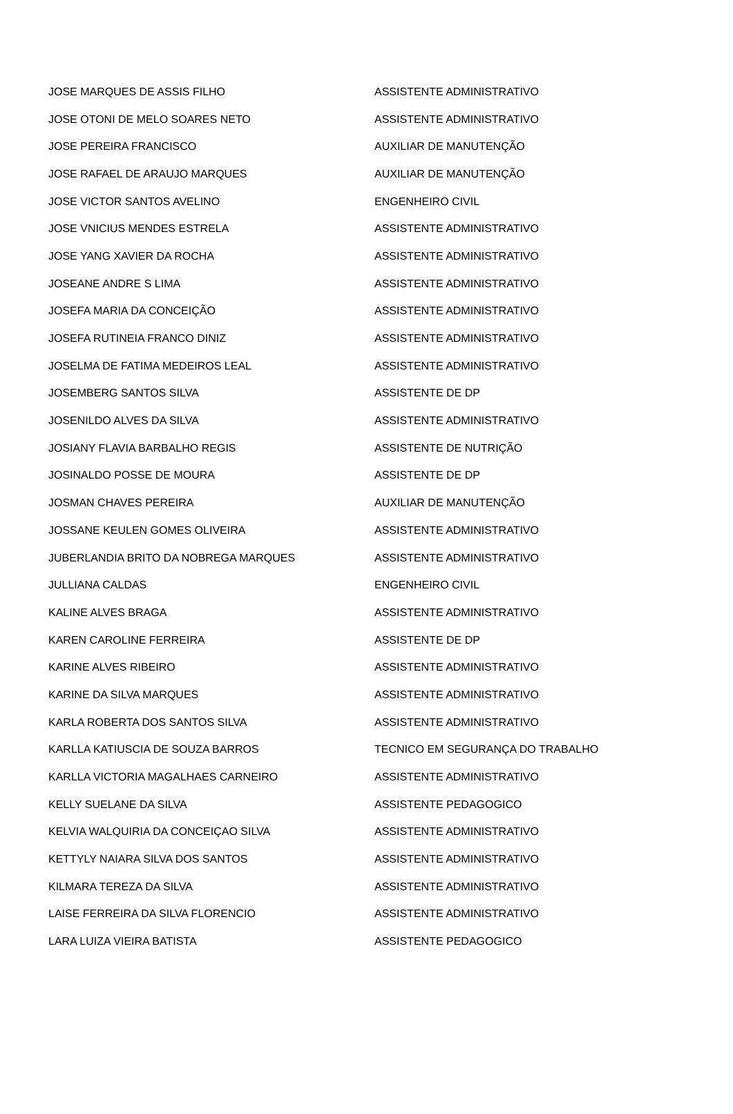| JOSE MARQUES DE ASSIS FILHO | ASSISTENTE ADMINISTRATIVO |
| JOSE OTONI DE MELO SOARES NETO | ASSISTENTE ADMINISTRATIVO |
| JOSE PEREIRA FRANCISCO | AUXILIAR DE MANUTENÇÃO |
| JOSE RAFAEL DE ARAUJO MARQUES | AUXILIAR DE MANUTENÇÃO |
| JOSE VICTOR SANTOS AVELINO | ENGENHEIRO CIVIL |
| JOSE VNICIUS MENDES ESTRELA | ASSISTENTE ADMINISTRATIVO |
| JOSE YANG XAVIER DA ROCHA | ASSISTENTE ADMINISTRATIVO |
| JOSEANE ANDRE S LIMA | ASSISTENTE ADMINISTRATIVO |
| JOSEFA MARIA DA CONCEIÇÃO | ASSISTENTE ADMINISTRATIVO |
| JOSEFA RUTINEIA FRANCO DINIZ | ASSISTENTE ADMINISTRATIVO |
| JOSELMA DE FATIMA MEDEIROS LEAL | ASSISTENTE ADMINISTRATIVO |
| JOSEMBERG SANTOS SILVA | ASSISTENTE DE DP |
| JOSENILDO ALVES DA SILVA | ASSISTENTE ADMINISTRATIVO |
| JOSIANY FLAVIA BARBALHO REGIS | ASSISTENTE DE NUTRIÇÃO |
| JOSINALDO POSSE DE MOURA | ASSISTENTE DE DP |
| JOSMAN CHAVES PEREIRA | AUXILIAR DE MANUTENÇÃO |
| JOSSANE KEULEN GOMES OLIVEIRA | ASSISTENTE ADMINISTRATIVO |
| JUBERLANDIA BRITO DA NOBREGA MARQUES | ASSISTENTE ADMINISTRATIVO |
| JULLIANA CALDAS | ENGENHEIRO CIVIL |
| KALINE ALVES BRAGA | ASSISTENTE ADMINISTRATIVO |
| KAREN CAROLINE FERREIRA | ASSISTENTE DE DP |
| KARINE ALVES RIBEIRO | ASSISTENTE ADMINISTRATIVO |
| KARINE DA SILVA MARQUES | ASSISTENTE ADMINISTRATIVO |
| KARLA ROBERTA DOS SANTOS SILVA | ASSISTENTE ADMINISTRATIVO |
| KARLLA KATIUSCIA DE SOUZA BARROS | TECNICO EM SEGURANÇA DO TRABALHO |
| KARLLA VICTORIA MAGALHAES CARNEIRO | ASSISTENTE ADMINISTRATIVO |
| KELLY SUELANE DA SILVA | ASSISTENTE PEDAGOGICO |
| KELVIA WALQUIRIA DA CONCEIÇAO SILVA | ASSISTENTE ADMINISTRATIVO |
| KETTYLY NAIARA SILVA DOS SANTOS | ASSISTENTE ADMINISTRATIVO |
| KILMARA TEREZA DA SILVA | ASSISTENTE ADMINISTRATIVO |
| LAISE FERREIRA DA SILVA FLORENCIO | ASSISTENTE ADMINISTRATIVO |
| LARA LUIZA VIEIRA BATISTA | ASSISTENTE PEDAGOGICO |